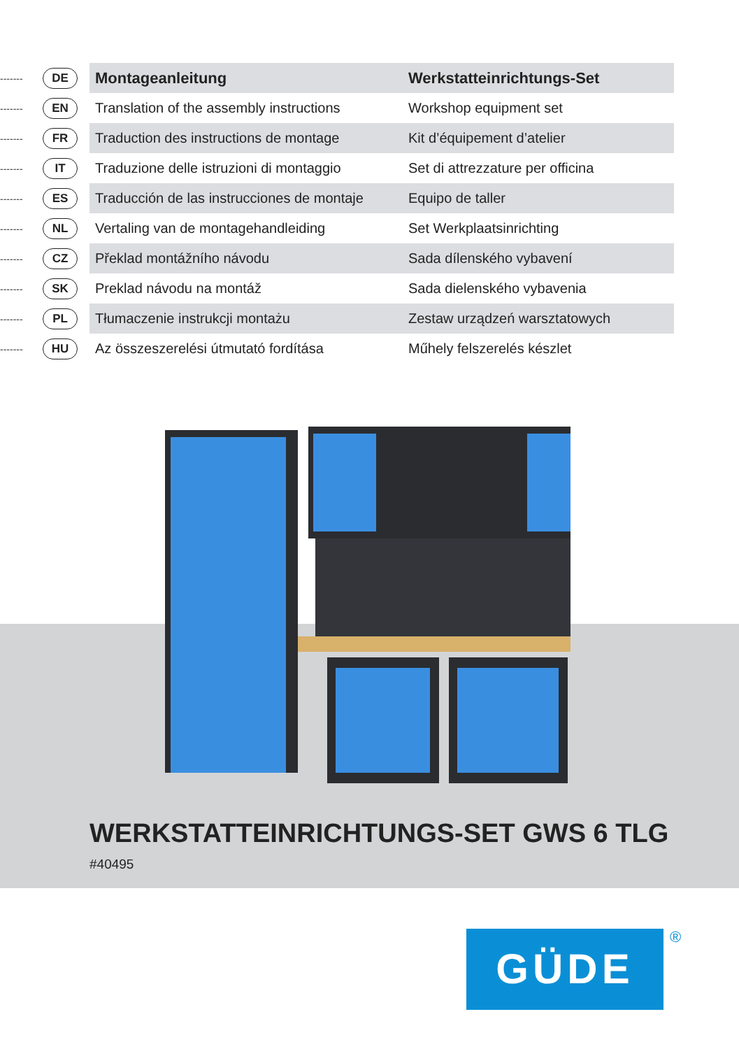| ------- | DE | Montageanleitung | Werkstatteinrichtungs-Set |
| ------- | EN | Translation of the assembly instructions | Workshop equipment set |
| ------- | FR | Traduction des instructions de montage | Kit d’équipement d’atelier |
| ------- | IT | Traduzione delle istruzioni di montaggio | Set di attrezzature per officina |
| ------- | ES | Traducción de las instrucciones de montaje | Equipo de taller |
| ------- | NL | Vertaling van de montagehandleiding | Set Werkplaatsinrichting |
| ------- | CZ | Překlad montážního návodu | Sada dílenského vybavení |
| ------- | SK | Preklad návodu na montáž | Sada dielenského vybavenia |
| ------- | PL | Tłumaczenie instrukcji montażu | Zestaw urządzeń warsztatowych |
| ------- | HU | Az összeszerelési útmutató fordítása | Műhely felszerelés készlet |
WERKSTATTEINRICHTUNGS-SET GWS 6 TLG
#40495
GÜDE ®